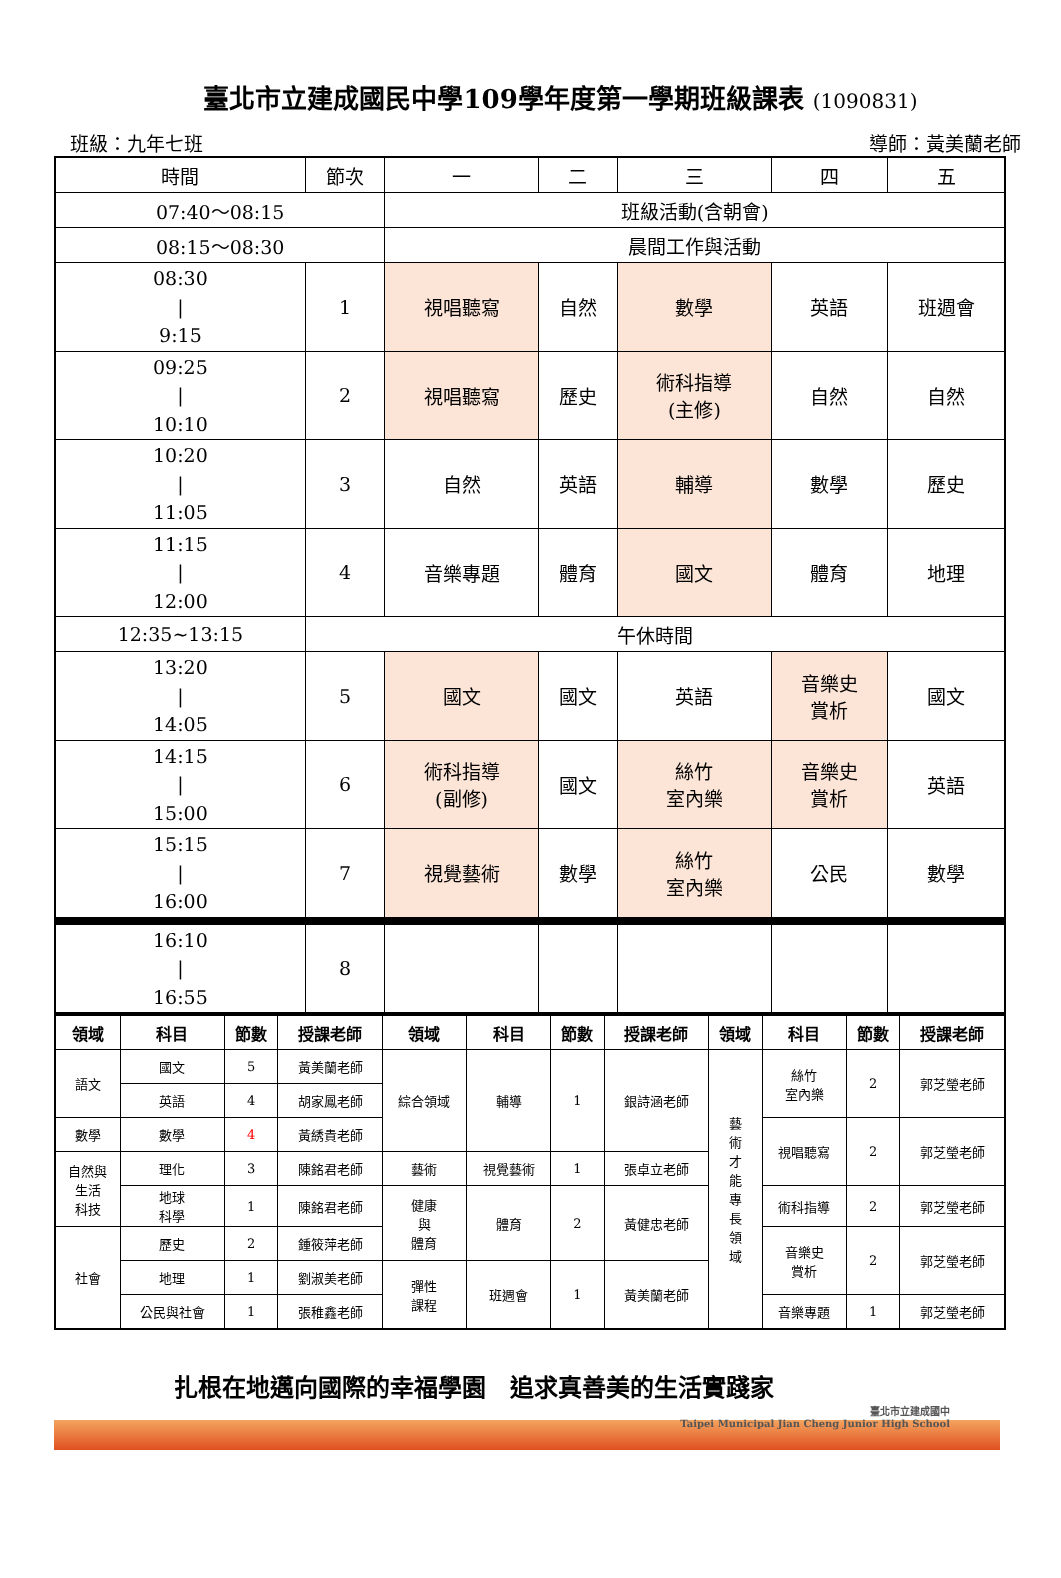臺北市立建成國民中學109學年度第一學期班級課表 (1090831)
班級：九年七班 導師：黃美蘭老師
| 時間 | 節次 | 一 | 二 | 三 | 四 | 五 |
| 07:40～08:15 | | 班級活動(含朝會) | | | | |
| 08:15～08:30 | | 晨間工作與活動 | | | | |
| 08:30 / 9:15 | 1 | 視唱聽寫 | 自然 | 數學 | 英語 | 班週會 |
| 09:25 / 10:10 | 2 | 視唱聽寫 | 歷史 | 術科指導 (主修) | 自然 | 自然 |
| 10:20 / 11:05 | 3 | 自然 | 英語 | 輔導 | 數學 | 歷史 |
| 11:15 / 12:00 | 4 | 音樂專題 | 體育 | 國文 | 體育 | 地理 |
| 12:35~13:15 | 午休時間 | | | | | |
| 13:20 / 14:05 | 5 | 國文 | 國文 | 英語 | 音樂史 賞析 | 國文 |
| 14:15 / 15:00 | 6 | 術科指導 (副修) | 國文 | 絲竹 室內樂 | 音樂史 賞析 | 英語 |
| 15:15 / 16:00 | 7 | 視覺藝術 | 數學 | 絲竹 室內樂 | 公民 | 數學 |
| 16:10 / 16:55 | 8 | | | | | |
| 領域 | 科目 | 節數 | 授課老師 | 領域 | 科目 | 節數 | 授課老師 | 領域 | 科目 | 節數 | 授課老師 |
| --- | --- | --- | --- | --- | --- | --- | --- | --- | --- | --- | --- |
| 語文 | 國文 | 5 | 黃美蘭老師 | 綜合領域 | 輔導 | 1 | 銀詩涵老師 | 藝 術 才 能 專 長 領 域 | 絲竹 室內樂 | 2 | 郭芝瑩老師 |
| | 英語 | 4 | 胡家鳳老師 | | | | | | | | |
| 數學 | 數學 | 4 | 黃綉貴老師 | | | | | | 視唱聽寫 | 2 | 郭芝瑩老師 |
| 自然與 生活 科技 | 理化 | 3 | 陳銘君老師 | 藝術 | 視覺藝術 | 1 | 張卓立老師 | | | | |
| | 地球 科學 | 1 | 陳銘君老師 | | | | | | 術科指導 | 2 | 郭芝瑩老師 |
| | | | | 健康 與 體育 | 體育 | 2 | 黃健忠老師 | | | | |
| 社會 | 歷史 | 2 | 鍾筱萍老師 | | | | | | 音樂史 賞析 | 2 | 郭芝瑩老師 |
| | 地理 | 1 | 劉淑美老師 | 彈性 課程 | 班週會 | 1 | 黃美蘭老師 | | | | |
| | 公民與社會 | 1 | 張稚鑫老師 | | | | | | 音樂專題 | 1 | 郭芝瑩老師 |
扎根在地邁向國際的幸福學園　追求真善美的生活實踐家
臺北市立建成國中
Taipei Municipal Jian Cheng Junior High School